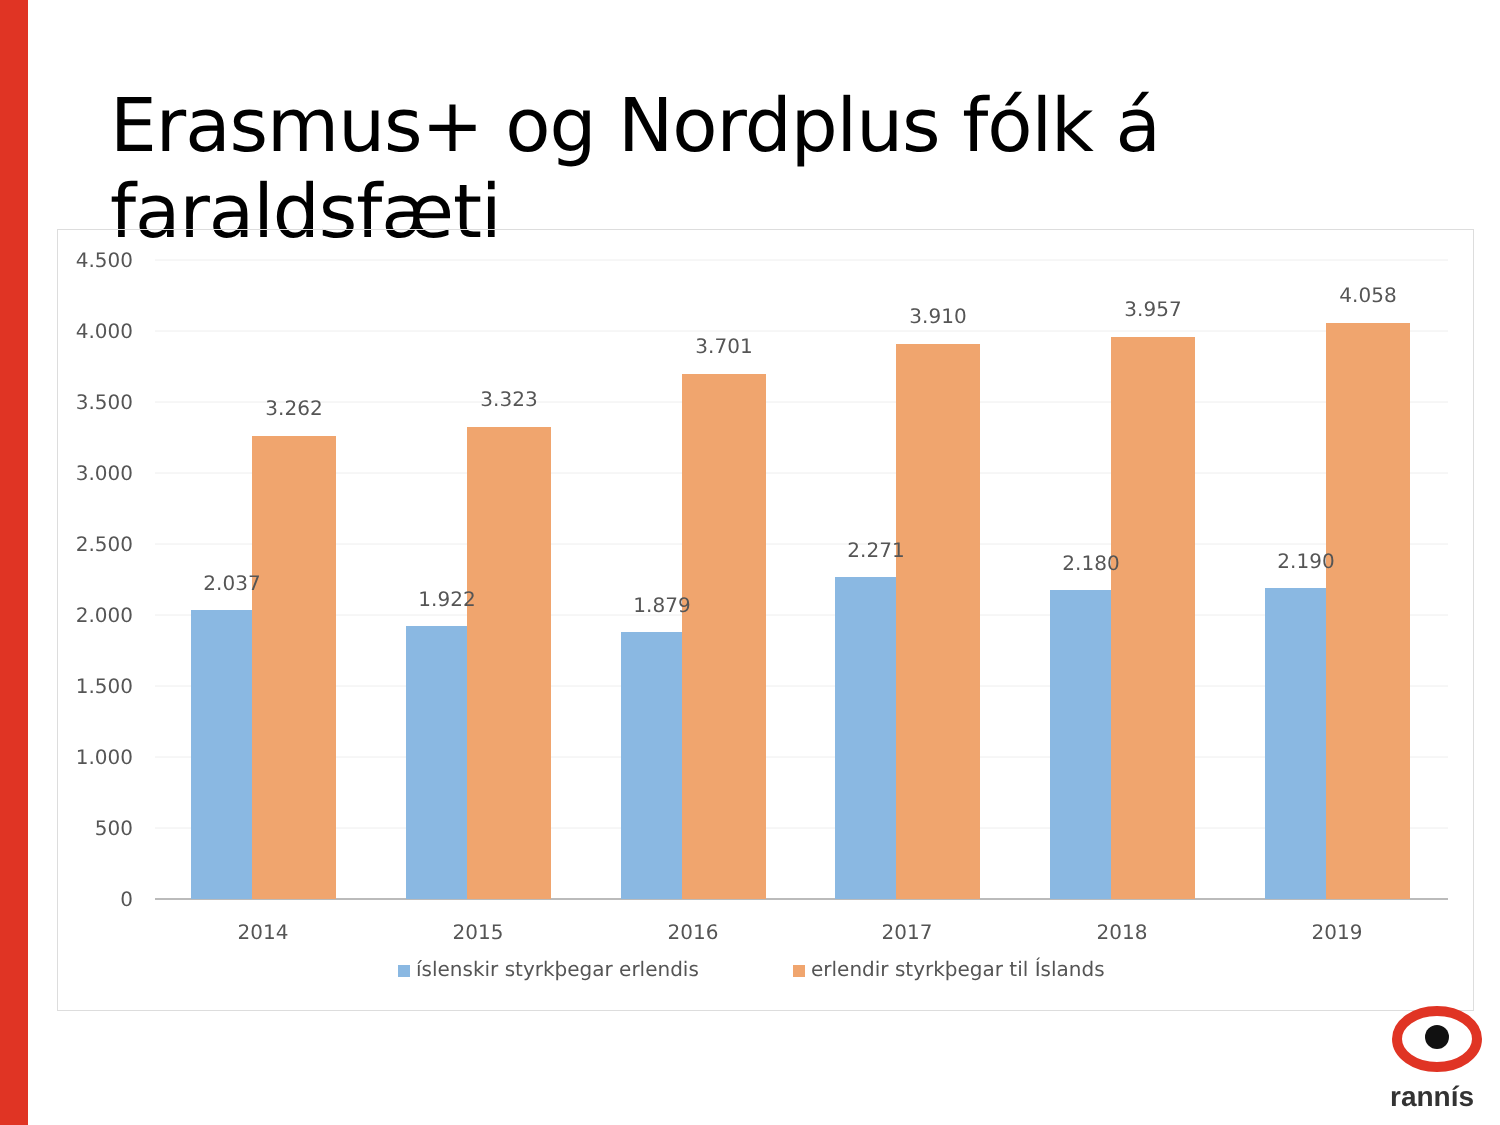Erasmus+ og Nordplus fólk á faraldsfæti
4.500
4.000
3.500
3.000
2.500
2.000
1.500
1.000
500
0
3.262
3.323
3.701
3.910
3.957
4.058
2.037
1.922
1.879
2.271
2.180
2.190
2014
2015
2016
2017
2018
2019
íslenskir styrkþegar erlendis
erlendir styrkþegar til Íslands
rannís